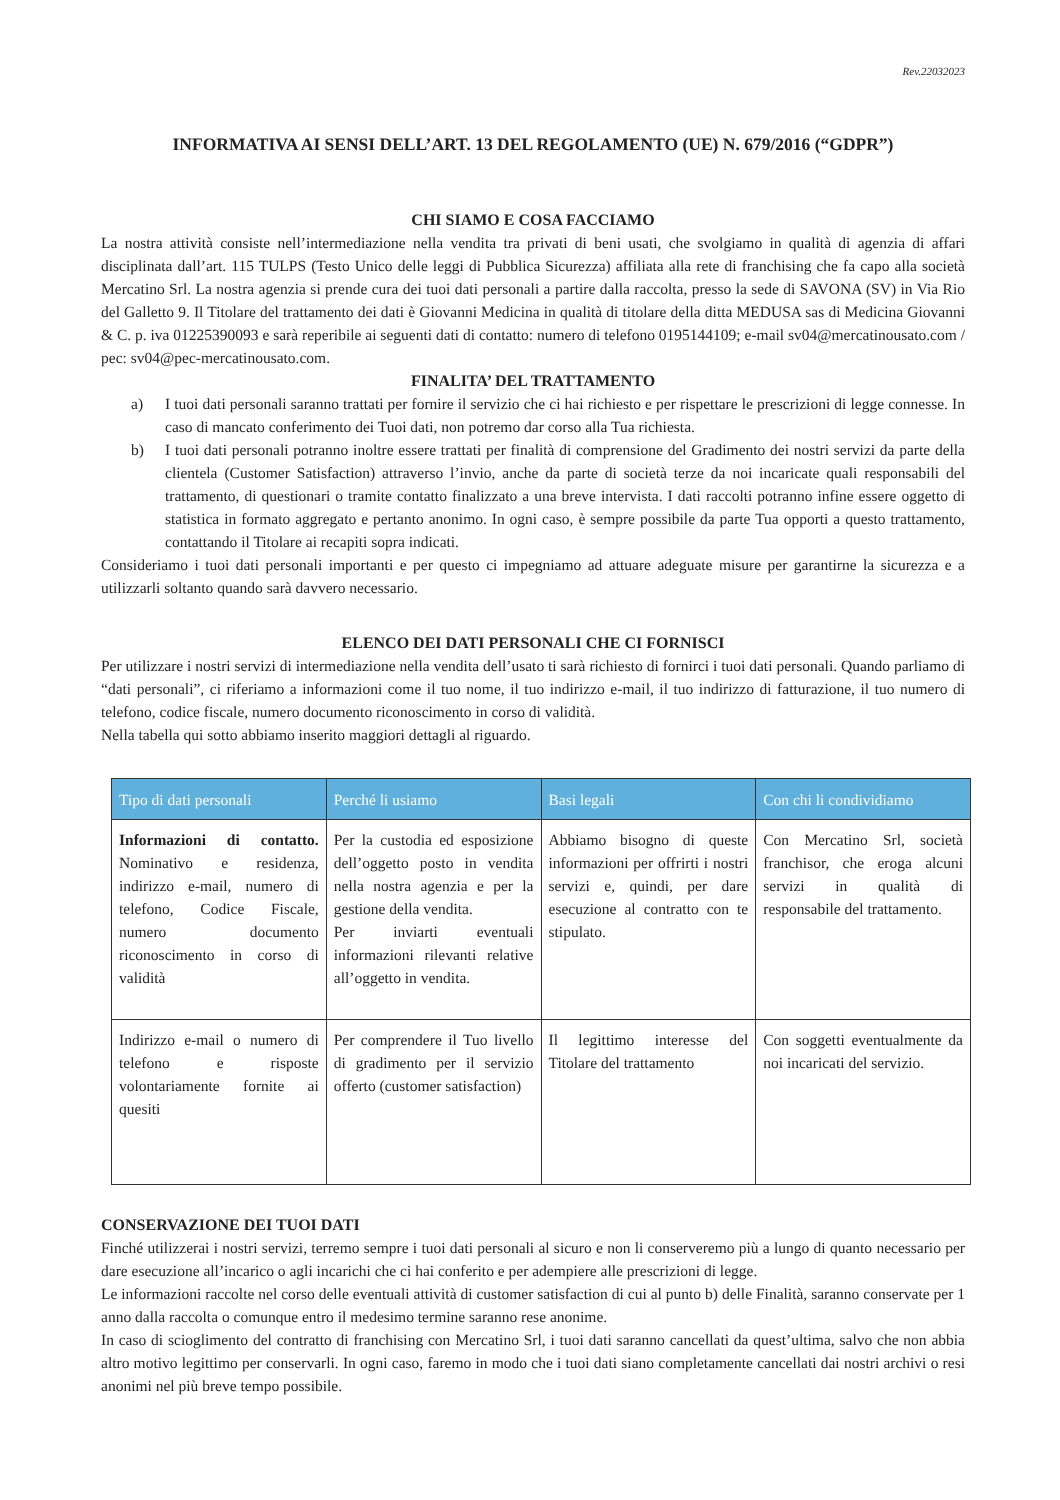Rev.22032023
INFORMATIVA AI SENSI DELL’ART. 13 DEL REGOLAMENTO (UE) N. 679/2016 (“GDPR”)
CHI SIAMO E COSA FACCIAMO
La nostra attività consiste nell’intermediazione nella vendita tra privati di beni usati, che svolgiamo in qualità di agenzia di affari disciplinata dall’art. 115 TULPS (Testo Unico delle leggi di Pubblica Sicurezza) affiliata alla rete di franchising che fa capo alla società Mercatino Srl. La nostra agenzia si prende cura dei tuoi dati personali a partire dalla raccolta, presso la sede di SAVONA (SV) in Via Rio del Galletto 9. Il Titolare del trattamento dei dati è Giovanni Medicina in qualità di titolare della ditta MEDUSA sas di Medicina Giovanni & C. p. iva 01225390093 e sarà reperibile ai seguenti dati di contatto: numero di telefono 0195144109; e-mail sv04@mercatinousato.com / pec: sv04@pec-mercatinousato.com.
FINALITA’ DEL TRATTAMENTO
a) I tuoi dati personali saranno trattati per fornire il servizio che ci hai richiesto e per rispettare le prescrizioni di legge connesse. In caso di mancato conferimento dei Tuoi dati, non potremo dar corso alla Tua richiesta.
b) I tuoi dati personali potranno inoltre essere trattati per finalità di comprensione del Gradimento dei nostri servizi da parte della clientela (Customer Satisfaction) attraverso l’invio, anche da parte di società terze da noi incaricate quali responsabili del trattamento, di questionari o tramite contatto finalizzato a una breve intervista. I dati raccolti potranno infine essere oggetto di statistica in formato aggregato e pertanto anonimo. In ogni caso, è sempre possibile da parte Tua opporti a questo trattamento, contattando il Titolare ai recapiti sopra indicati.
Consideriamo i tuoi dati personali importanti e per questo ci impegniamo ad attuare adeguate misure per garantirne la sicurezza e a utilizzarli soltanto quando sarà davvero necessario.
ELENCO DEI DATI PERSONALI CHE CI FORNISCI
Per utilizzare i nostri servizi di intermediazione nella vendita dell’usato ti sarà richiesto di fornirci i tuoi dati personali. Quando parliamo di “dati personali”, ci riferiamo a informazioni come il tuo nome, il tuo indirizzo e-mail, il tuo indirizzo di fatturazione, il tuo numero di telefono, codice fiscale, numero documento riconoscimento in corso di validità.
Nella tabella qui sotto abbiamo inserito maggiori dettagli al riguardo.
| Tipo di dati personali | Perché li usiamo | Basi legali | Con chi li condividiamo |
| --- | --- | --- | --- |
| Informazioni di contatto. Nominativo e residenza, indirizzo e-mail, numero di telefono, Codice Fiscale, numero documento riconoscimento in corso di validità | Per la custodia ed esposizione dell’oggetto posto in vendita nella nostra agenzia e per la gestione della vendita. Per inviarti eventuali informazioni rilevanti relative all’oggetto in vendita. | Abbiamo bisogno di queste informazioni per offrirti i nostri servizi e, quindi, per dare esecuzione al contratto con te stipulato. | Con Mercatino Srl, società franchisor, che eroga alcuni servizi in qualità di responsabile del trattamento. |
| Indirizzo e-mail o numero di telefono e risposte volontariamente fornite ai quesiti | Per comprendere il Tuo livello di gradimento per il servizio offerto (customer satisfaction) | Il legittimo interesse del Titolare del trattamento | Con soggetti eventualmente da noi incaricati del servizio. |
CONSERVAZIONE DEI TUOI DATI
Finché utilizzerai i nostri servizi, terremo sempre i tuoi dati personali al sicuro e non li conserveremo più a lungo di quanto necessario per dare esecuzione all’incarico o agli incarichi che ci hai conferito e per adempiere alle prescrizioni di legge.
Le informazioni raccolte nel corso delle eventuali attività di customer satisfaction di cui al punto b) delle Finalità, saranno conservate per 1 anno dalla raccolta o comunque entro il medesimo termine saranno rese anonime.
In caso di scioglimento del contratto di franchising con Mercatino Srl, i tuoi dati saranno cancellati da quest’ultima, salvo che non abbia altro motivo legittimo per conservarli. In ogni caso, faremo in modo che i tuoi dati siano completamente cancellati dai nostri archivi o resi anonimi nel più breve tempo possibile.